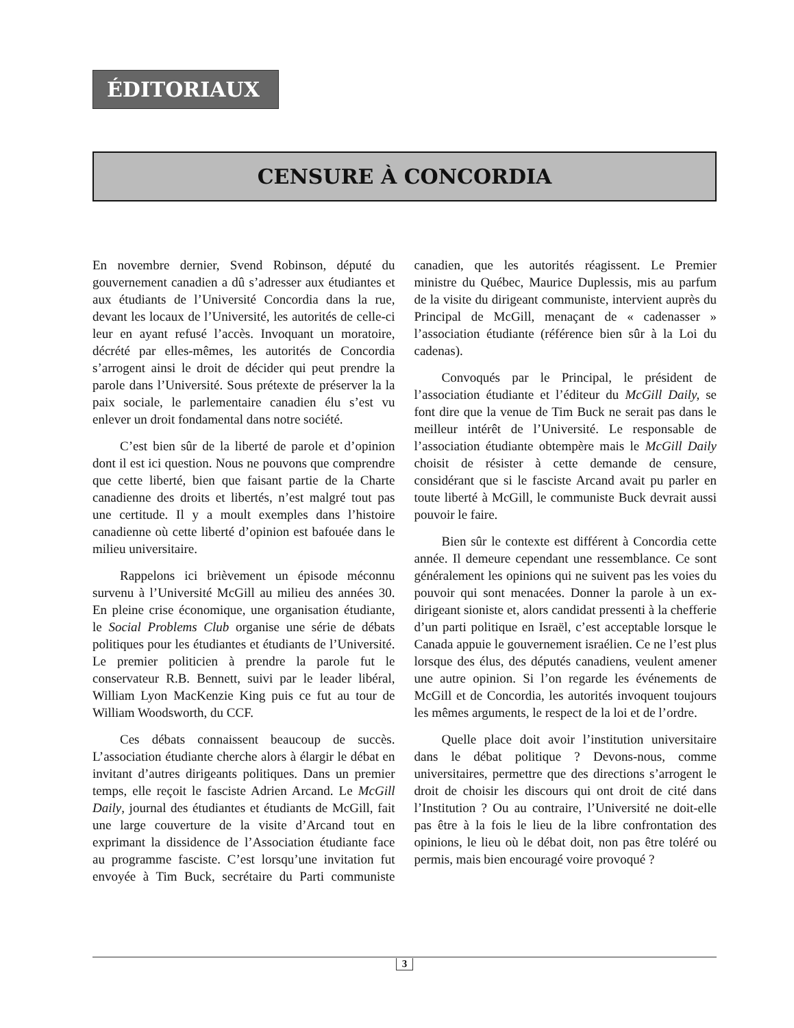ÉDITORIAUX
CENSURE À CONCORDIA
En novembre dernier, Svend Robinson, député du gouvernement canadien a dû s’adresser aux étudiantes et aux étudiants de l’Université Concordia dans la rue, devant les locaux de l’Université, les autorités de celle-ci leur en ayant refusé l’accès. Invoquant un moratoire, décrété par elles-mêmes, les autorités de Concordia s’arrogent ainsi le droit de décider qui peut prendre la parole dans l’Université. Sous prétexte de préserver la la paix sociale, le parlementaire canadien élu s’est vu enlever un droit fondamental dans notre société.
C’est bien sûr de la liberté de parole et d’opinion dont il est ici question. Nous ne pouvons que comprendre que cette liberté, bien que faisant partie de la Charte canadienne des droits et libertés, n’est malgré tout pas une certitude. Il y a moult exemples dans l’histoire canadienne où cette liberté d’opinion est bafouée dans le milieu universitaire.
Rappelons ici brièvement un épisode méconnu survenu à l’Université McGill au milieu des années 30. En pleine crise économique, une organisation étudiante, le Social Problems Club organise une série de débats politiques pour les étudiantes et étudiants de l’Université. Le premier politicien à prendre la parole fut le conservateur R.B. Bennett, suivi par le leader libéral, William Lyon MacKenzie King puis ce fut au tour de William Woodsworth, du CCF.
Ces débats connaissent beaucoup de succès. L’association étudiante cherche alors à élargir le débat en invitant d’autres dirigeants politiques. Dans un premier temps, elle reçoit le fasciste Adrien Arcand. Le McGill Daily, journal des étudiantes et étudiants de McGill, fait une large couverture de la visite d’Arcand tout en exprimant la dissidence de l’Association étudiante face au programme fasciste. C’est lorsqu’une invitation fut envoyée à Tim Buck, secrétaire du Parti communiste canadien, que les autorités réagissent. Le Premier ministre du Québec, Maurice Duplessis, mis au parfum de la visite du dirigeant communiste, intervient auprès du Principal de McGill, menaçant de « cadenasser » l’association étudiante (référence bien sûr à la Loi du cadenas).
Convoqués par le Principal, le président de l’association étudiante et l’éditeur du McGill Daily, se font dire que la venue de Tim Buck ne serait pas dans le meilleur intérêt de l’Université. Le responsable de l’association étudiante obtempère mais le McGill Daily choisit de résister à cette demande de censure, considérant que si le fasciste Arcand avait pu parler en toute liberté à McGill, le communiste Buck devrait aussi pouvoir le faire.
Bien sûr le contexte est différent à Concordia cette année. Il demeure cependant une ressemblance. Ce sont généralement les opinions qui ne suivent pas les voies du pouvoir qui sont menacées. Donner la parole à un ex-dirigeant sioniste et, alors candidat pressenti à la chefferie d’un parti politique en Israël, c’est acceptable lorsque le Canada appuie le gouvernement israélien. Ce ne l’est plus lorsque des élus, des députés canadiens, veulent amener une autre opinion. Si l’on regarde les événements de McGill et de Concordia, les autorités invoquent toujours les mêmes arguments, le respect de la loi et de l’ordre.
Quelle place doit avoir l’institution universitaire dans le débat politique ? Devons-nous, comme universitaires, permettre que des directions s’arrogent le droit de choisir les discours qui ont droit de cité dans l’Institution ? Ou au contraire, l’Université ne doit-elle pas être à la fois le lieu de la libre confrontation des opinions, le lieu où le débat doit, non pas être toléré ou permis, mais bien encouragé voire provoqué ?
3